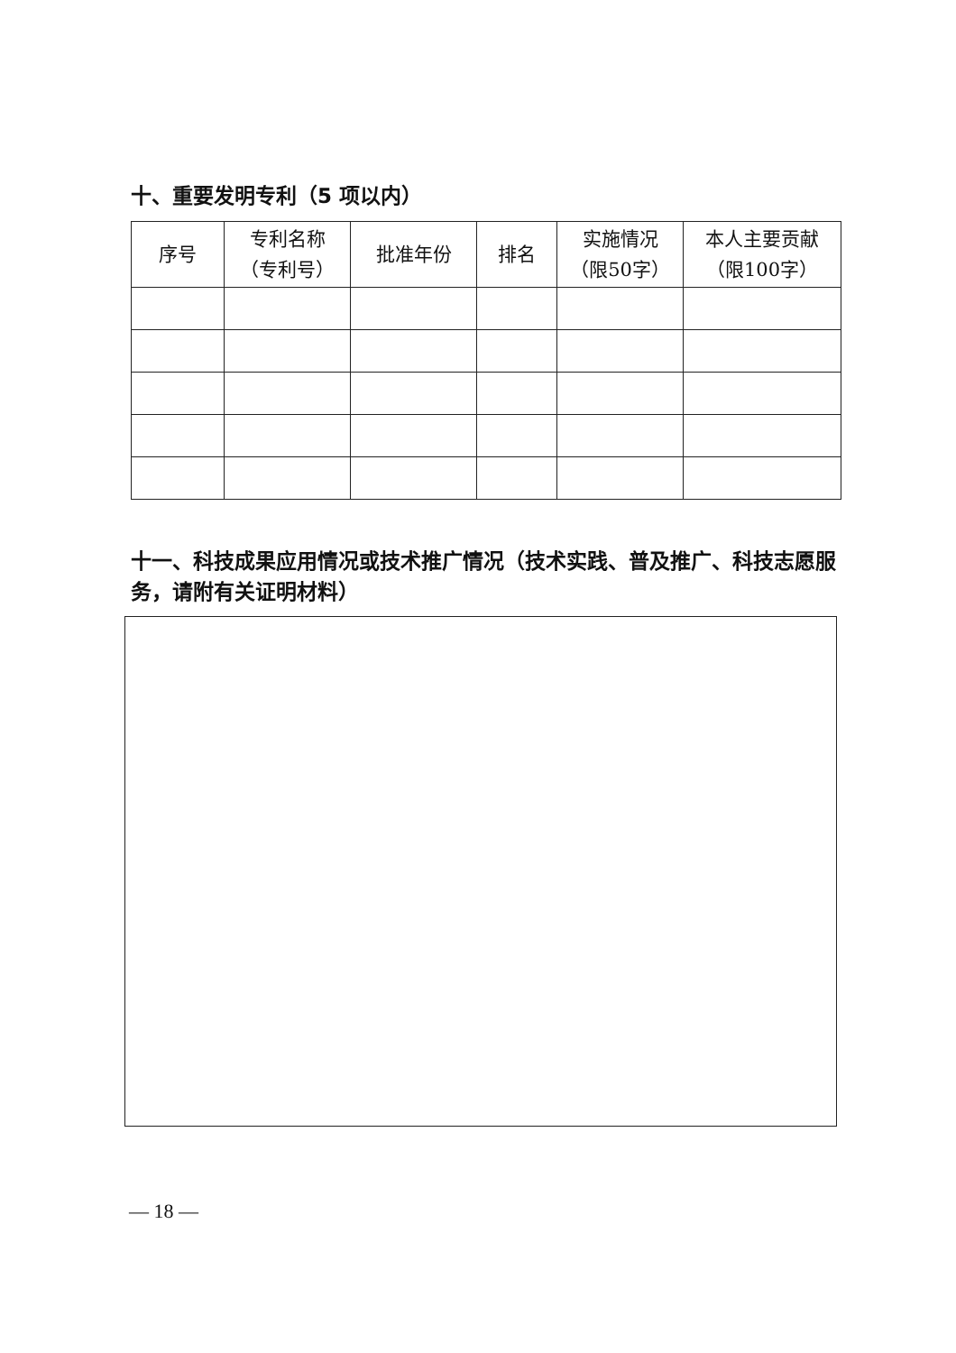十、重要发明专利（5 项以内）
| 序号 | 专利名称 （专利号） | 批准年份 | 排名 | 实施情况 （限50字） | 本人主要贡献 （限100字） |
| --- | --- | --- | --- | --- | --- |
十一、科技成果应用情况或技术推广情况（技术实践、普及推广、科技志愿服务，请附有关证明材料）
— 18 —